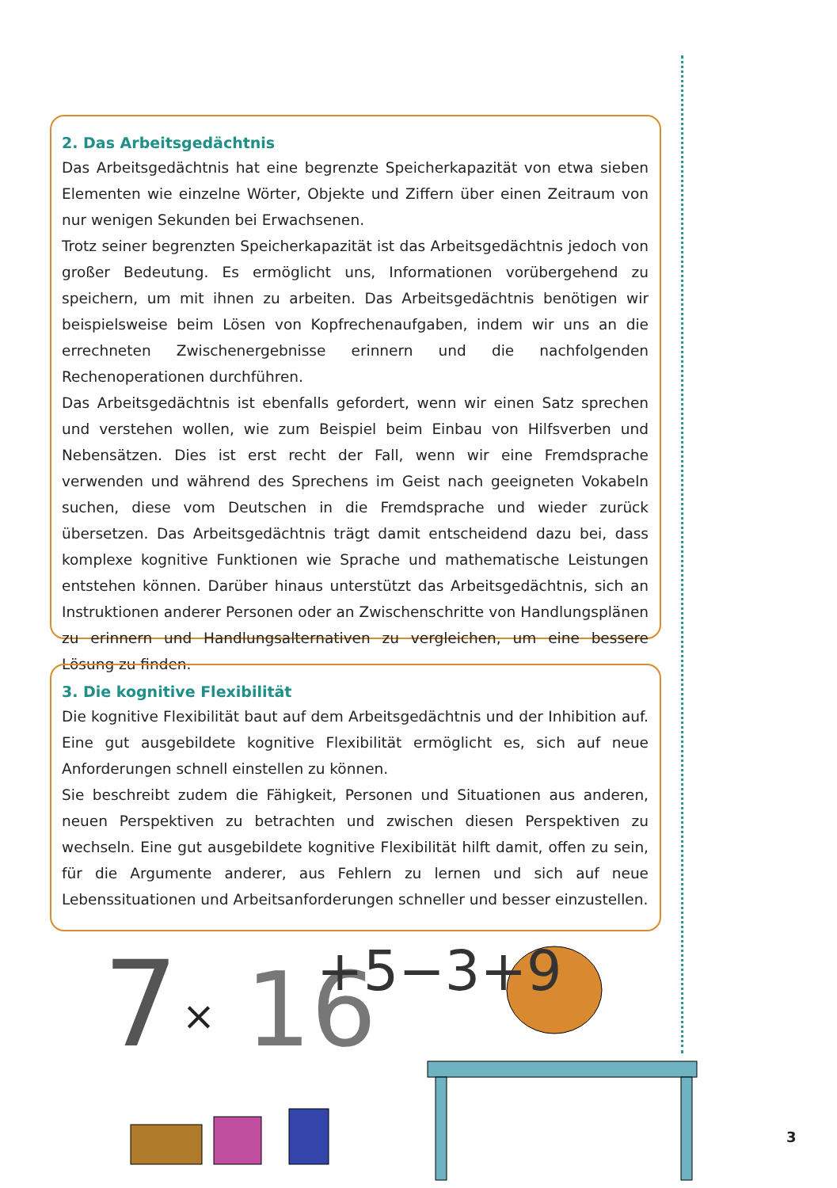2. Das Arbeitsgedächtnis
Das Arbeitsgedächtnis hat eine begrenzte Speicherkapazität von etwa sieben Elementen wie einzelne Wörter, Objekte und Ziffern über einen Zeitraum von nur wenigen Sekunden bei Erwachsenen.
Trotz seiner begrenzten Speicherkapazität ist das Arbeitsgedächtnis jedoch von großer Bedeutung. Es ermöglicht uns, Informationen vorübergehend zu speichern, um mit ihnen zu arbeiten. Das Arbeitsgedächtnis benötigen wir beispielsweise beim Lösen von Kopfrechenaufgaben, indem wir uns an die errechneten Zwischenergebnisse erinnern und die nachfolgenden Rechenoperationen durchführen.
Das Arbeitsgedächtnis ist ebenfalls gefordert, wenn wir einen Satz sprechen und verstehen wollen, wie zum Beispiel beim Einbau von Hilfsverben und Nebensätzen. Dies ist erst recht der Fall, wenn wir eine Fremdsprache verwenden und während des Sprechens im Geist nach geeigneten Vokabeln suchen, diese vom Deutschen in die Fremdsprache und wieder zurück übersetzen. Das Arbeitsgedächtnis trägt damit entscheidend dazu bei, dass komplexe kognitive Funktionen wie Sprache und mathematische Leistungen entstehen können. Darüber hinaus unterstützt das Arbeitsgedächtnis, sich an Instruktionen anderer Personen oder an Zwischenschritte von Handlungsplänen zu erinnern und Handlungsalternativen zu vergleichen, um eine bessere Lösung zu finden.
3. Die kognitive Flexibilität
Die kognitive Flexibilität baut auf dem Arbeitsgedächtnis und der Inhibition auf. Eine gut ausgebildete kognitive Flexibilität ermöglicht es, sich auf neue Anforderungen schnell einstellen zu können.
Sie beschreibt zudem die Fähigkeit, Personen und Situationen aus anderen, neuen Perspektiven zu betrachten und zwischen diesen Perspektiven zu wechseln. Eine gut ausgebildete kognitive Flexibilität hilft damit, offen zu sein, für die Argumente anderer, aus Fehlern zu lernen und sich auf neue Lebenssituationen und Arbeitsanforderungen schneller und besser einzustellen.
7
×
16
+5−3+9
3